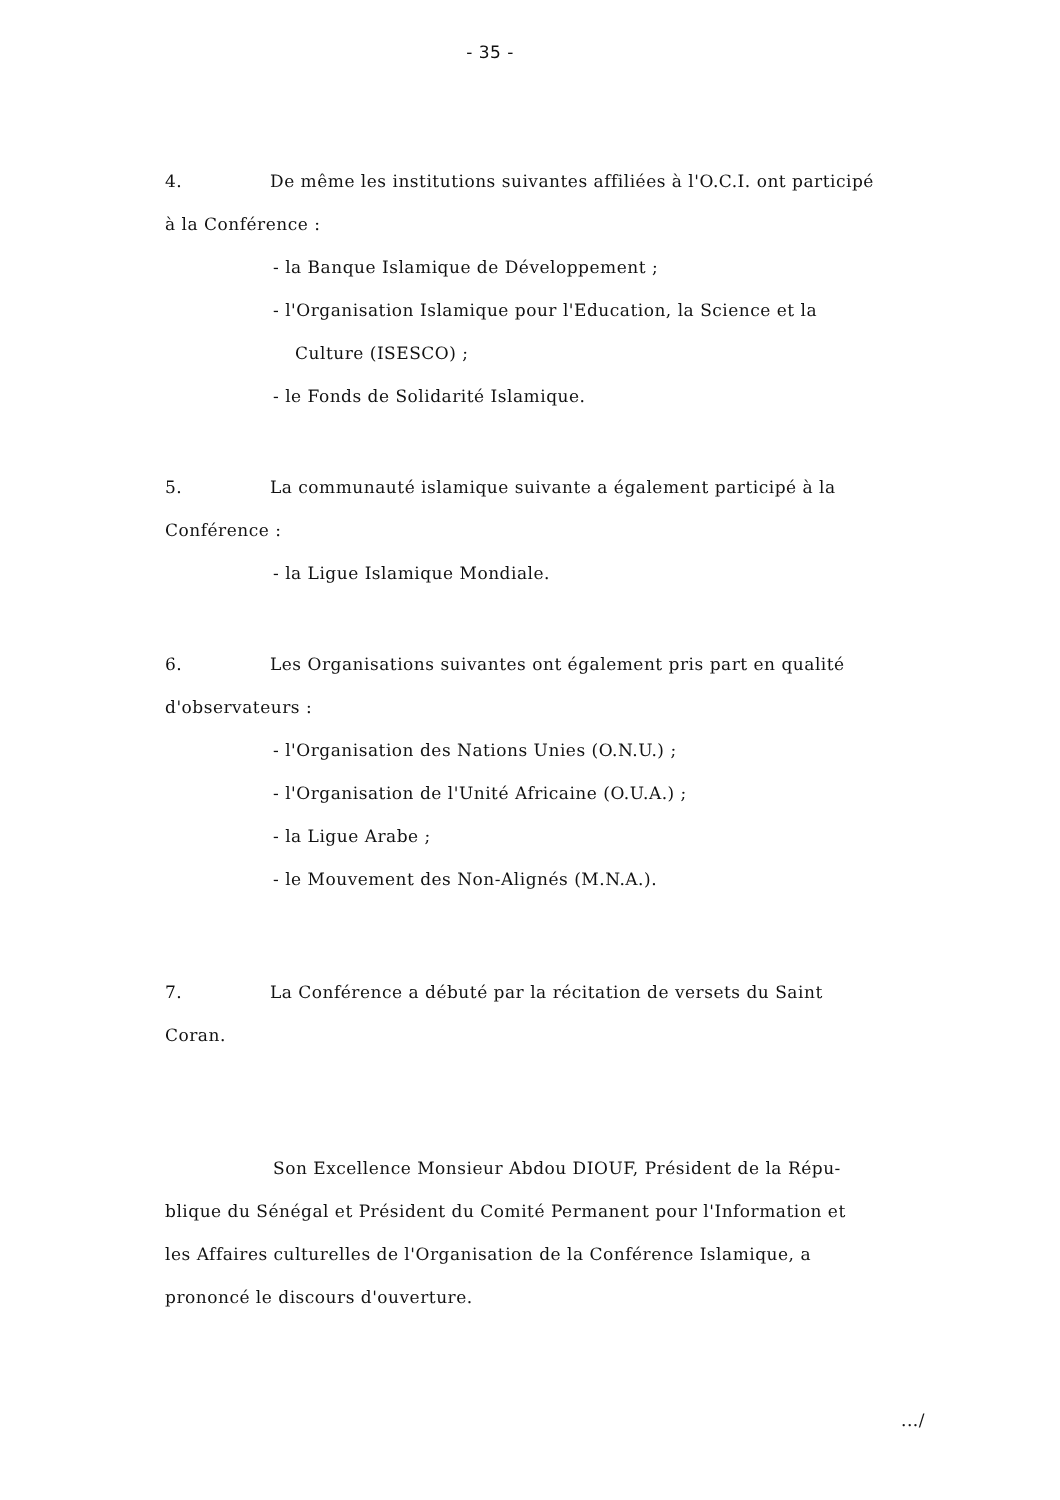- 35 -
4. De même les institutions suivantes affiliées à l'O.C.I. ont participé
à la Conférence :
- la Banque Islamique de Développement ;
- l'Organisation Islamique pour l'Education, la Science et la
Culture (ISESCO) ;
- le Fonds de Solidarité Islamique.
5. La communauté islamique suivante a également participé à la
Conférence :
- la Ligue Islamique Mondiale.
6. Les Organisations suivantes ont également pris part en qualité
d'observateurs :
- l'Organisation des Nations Unies (O.N.U.) ;
- l'Organisation de l'Unité Africaine (O.U.A.) ;
- la Ligue Arabe ;
- le Mouvement des Non-Alignés (M.N.A.).
7. La Conférence a débuté par la récitation de versets du Saint
Coran.
Son Excellence Monsieur Abdou DIOUF, Président de la Répu-
blique du Sénégal et Président du Comité Permanent pour l'Information et
les Affaires culturelles de l'Organisation de la Conférence Islamique, a
prononcé le discours d'ouverture.
.../